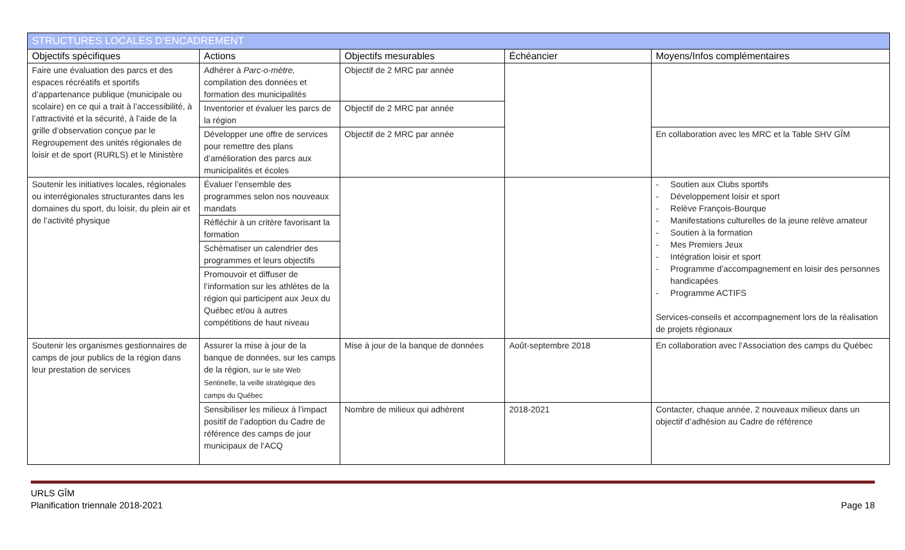| STRUCTURES LOCALES D’ENCADREMENT | | | | |
| --- | --- | --- | --- | --- |
| Objectifs spécifiques | Actions | Objectifs mesurables | Échéancier | Moyens/Infos complémentaires |
| Faire une évaluation des parcs et des espaces récréatifs et sportifs d’appartenance publique (municipale ou scolaire) en ce qui a trait à l’accessibilité, à l’attractivité et la sécurité, à l’aide de la grille d’observation conçue par le Regroupement des unités régionales de loisir et de sport (RURLS) et le Ministère | Adhérer à Parc-o-mètre, compilation des données et formation des municipalités | Objectif de 2 MRC par année | | |
| | Inventorier et évaluer les parcs de la région | Objectif de 2 MRC par année | | |
| | Développer une offre de services pour remettre des plans d’amélioration des parcs aux municipalités et écoles | Objectif de 2 MRC par année | | En collaboration avec les MRC et la Table SHV GÎM |
| Soutenir les initiatives locales, régionales ou interrégionales structurantes dans les domaines du sport, du loisir, du plein air et de l’activité physique | Évaluer l’ensemble des programmes selon nos nouveaux mandats | | | - Soutien aux Clubs sportifs - Développement loisir et sport - Relève François-Bourque - Manifestations culturelles de la jeune relève amateur - Soutien à la formation - Mes Premiers Jeux - Intégration loisir et sport - Programme d’accompagnement en loisir des personnes handicapées - Programme ACTIFS Services-conseils et accompagnement lors de la réalisation de projets régionaux |
| | Réfléchir à un critère favorisant la formation | | | |
| | Schématiser un calendrier des programmes et leurs objectifs | | | |
| | Promouvoir et diffuser de l’information sur les athlètes de la région qui participent aux Jeux du Québec et/ou à autres compétitions de haut niveau | | | |
| Soutenir les organismes gestionnaires de camps de jour publics de la région dans leur prestation de services | Assurer la mise à jour de la banque de données, sur les camps de la région, sur le site Web Sentinelle, la veille stratégique des camps du Québec | Mise à jour de la banque de données | Août-septembre 2018 | En collaboration avec l’Association des camps du Québec |
| | Sensibiliser les milieux à l’impact positif de l’adoption du Cadre de référence des camps de jour municipaux de l’ACQ | Nombre de milieux qui adhèrent | 2018-2021 | Contacter, chaque année, 2 nouveaux milieux dans un objectif d’adhésion au Cadre de référence |
URLS GÎM
Planification triennale 2018-2021
Page 18